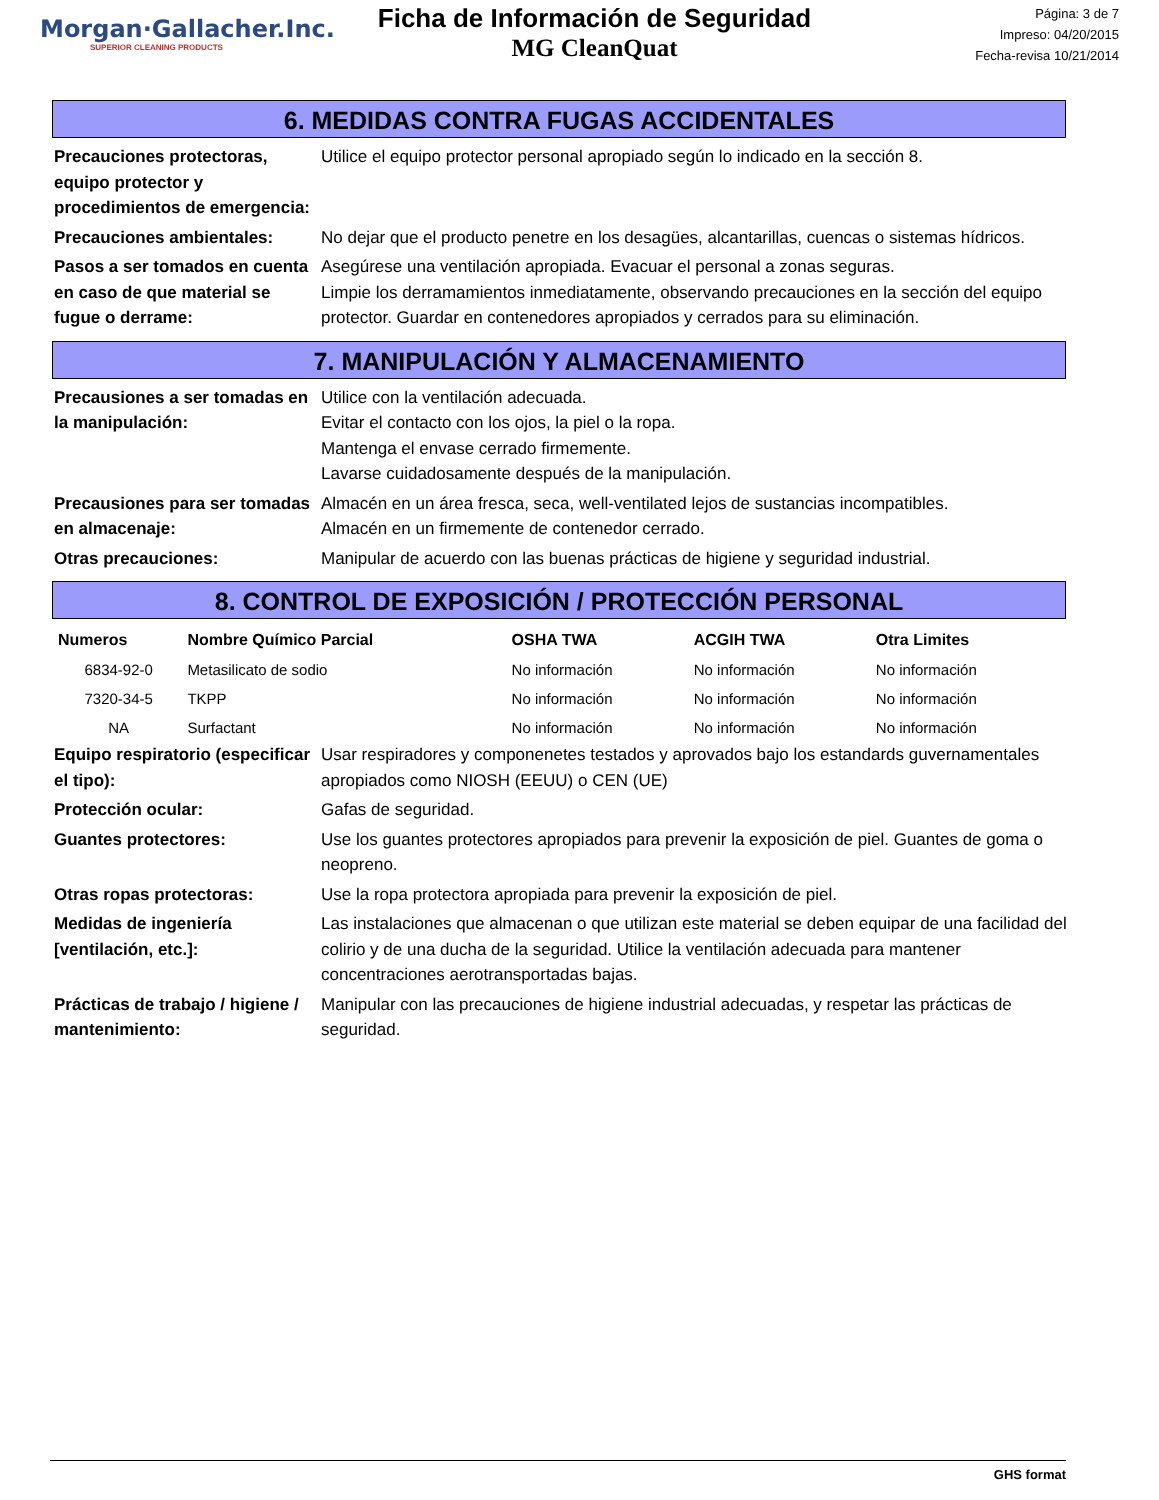Morgan·Gallacher.Inc.
SUPERIOR CLEANING PRODUCTS
Ficha de Información de Seguridad
MG CleanQuat
Página: 3 de 7
Impreso: 04/20/2015
Fecha-revisa 10/21/2014
6. MEDIDAS CONTRA FUGAS ACCIDENTALES
Precauciones protectoras, equipo protector y procedimientos de emergencia:
Utilice el equipo protector personal apropiado según lo indicado en la sección 8.
Precauciones ambientales: No dejar que el producto penetre en los desagües, alcantarillas, cuencas o sistemas hídricos.
Pasos a ser tomados en cuenta en caso de que material se fugue o derrame:
Asegúrese una ventilación apropiada. Evacuar el personal a zonas seguras.
Limpie los derramamientos inmediatamente, observando precauciones en la sección del equipo protector. Guardar en contenedores apropiados y cerrados para su eliminación.
7. MANIPULACIÓN Y ALMACENAMIENTO
Precausiones a ser tomadas en la manipulación:
Utilice con la ventilación adecuada.
Evitar el contacto con los ojos, la piel o la ropa.
Mantenga el envase cerrado firmemente.
Lavarse cuidadosamente después de la manipulación.
Precausiones para ser tomadas en almacenaje:
Almacén en un área fresca, seca, well-ventilated lejos de sustancias incompatibles.
Almacén en un firmemente de contenedor cerrado.
Otras precauciones: Manipular de acuerdo con las buenas prácticas de higiene y seguridad industrial.
8. CONTROL DE EXPOSICIÓN / PROTECCIÓN PERSONAL
| Numeros | Nombre Químico Parcial | OSHA TWA | ACGIH TWA | Otra Limites |
| --- | --- | --- | --- | --- |
| 6834-92-0 | Metasilicato de sodio | No información | No información | No información |
| 7320-34-5 | TKPP | No información | No información | No información |
| NA | Surfactant | No información | No información | No información |
Equipo respiratorio (especificar el tipo):
Usar respiradores y componenetes testados y aprovados bajo los estandards guvernamentales apropiados como NIOSH (EEUU) o CEN (UE)
Protección ocular: Gafas de seguridad.
Guantes protectores: Use los guantes protectores apropiados para prevenir la exposición de piel. Guantes de goma o neopreno.
Otras ropas protectoras: Use la ropa protectora apropiada para prevenir la exposición de piel.
Medidas de ingeniería [ventilación, etc.]:
Las instalaciones que almacenan o que utilizan este material se deben equipar de una facilidad del colirio y de una ducha de la seguridad. Utilice la ventilación adecuada para mantener concentraciones aerotransportadas bajas.
Prácticas de trabajo / higiene / mantenimiento:
Manipular con las precauciones de higiene industrial adecuadas, y respetar las prácticas de seguridad.
GHS format